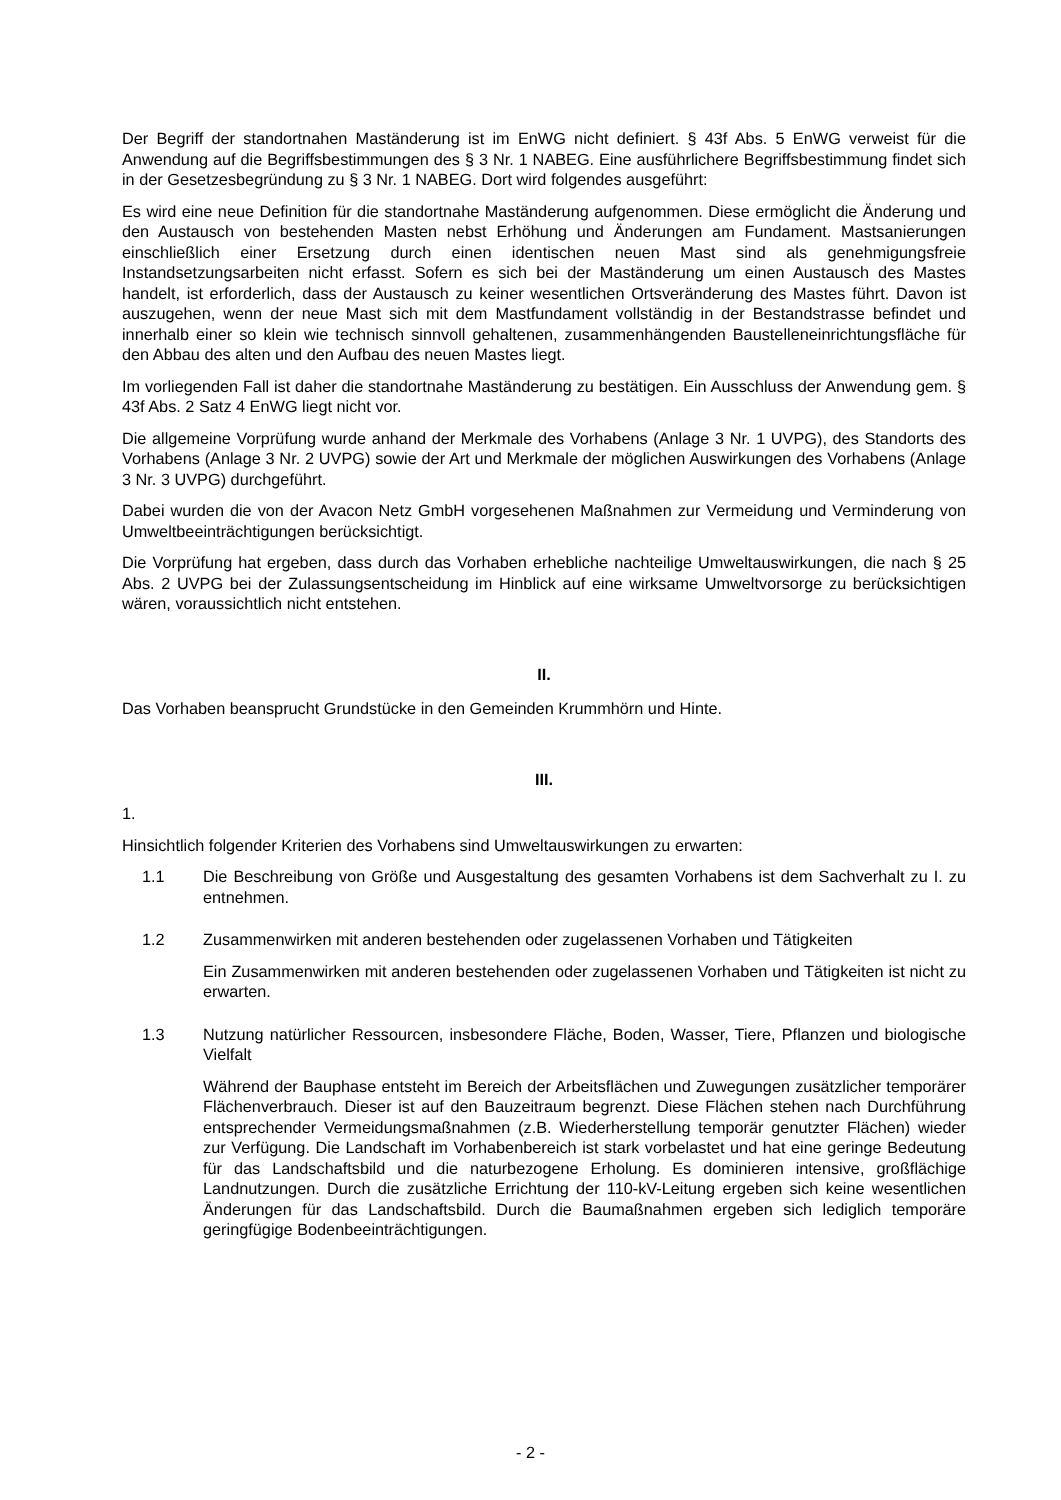Der Begriff der standortnahen Maständerung ist im EnWG nicht definiert. § 43f Abs. 5 EnWG verweist für die Anwendung auf die Begriffsbestimmungen des § 3 Nr. 1 NABEG. Eine ausführlichere Begriffsbestimmung findet sich in der Gesetzesbegründung zu § 3 Nr. 1 NABEG. Dort wird folgendes ausgeführt:
Es wird eine neue Definition für die standortnahe Maständerung aufgenommen. Diese ermöglicht die Änderung und den Austausch von bestehenden Masten nebst Erhöhung und Änderungen am Fundament. Mastsanierungen einschließlich einer Ersetzung durch einen identischen neuen Mast sind als genehmigungsfreie Instandsetzungsarbeiten nicht erfasst. Sofern es sich bei der Maständerung um einen Austausch des Mastes handelt, ist erforderlich, dass der Austausch zu keiner wesentlichen Ortsveränderung des Mastes führt. Davon ist auszugehen, wenn der neue Mast sich mit dem Mastfundament vollständig in der Bestandstrasse befindet und innerhalb einer so klein wie technisch sinnvoll gehaltenen, zusammenhängenden Baustelleneinrichtungsfläche für den Abbau des alten und den Aufbau des neuen Mastes liegt.
Im vorliegenden Fall ist daher die standortnahe Maständerung zu bestätigen. Ein Ausschluss der Anwendung gem. § 43f Abs. 2 Satz 4 EnWG liegt nicht vor.
Die allgemeine Vorprüfung wurde anhand der Merkmale des Vorhabens (Anlage 3 Nr. 1 UVPG), des Standorts des Vorhabens (Anlage 3 Nr. 2 UVPG) sowie der Art und Merkmale der möglichen Auswirkungen des Vorhabens (Anlage 3 Nr. 3 UVPG) durchgeführt.
Dabei wurden die von der Avacon Netz GmbH vorgesehenen Maßnahmen zur Vermeidung und Verminderung von Umweltbeeinträchtigungen berücksichtigt.
Die Vorprüfung hat ergeben, dass durch das Vorhaben erhebliche nachteilige Umweltauswirkungen, die nach § 25 Abs. 2 UVPG bei der Zulassungsentscheidung im Hinblick auf eine wirksame Umweltvorsorge zu berücksichtigen wären, voraussichtlich nicht entstehen.
II.
Das Vorhaben beansprucht Grundstücke in den Gemeinden Krummhörn und Hinte.
III.
1.
Hinsichtlich folgender Kriterien des Vorhabens sind Umweltauswirkungen zu erwarten:
1.1 Die Beschreibung von Größe und Ausgestaltung des gesamten Vorhabens ist dem Sachverhalt zu I. zu entnehmen.
1.2 Zusammenwirken mit anderen bestehenden oder zugelassenen Vorhaben und Tätigkeiten
Ein Zusammenwirken mit anderen bestehenden oder zugelassenen Vorhaben und Tätigkeiten ist nicht zu erwarten.
1.3 Nutzung natürlicher Ressourcen, insbesondere Fläche, Boden, Wasser, Tiere, Pflanzen und biologische Vielfalt
Während der Bauphase entsteht im Bereich der Arbeitsflächen und Zuwegungen zusätzlicher temporärer Flächenverbrauch. Dieser ist auf den Bauzeitraum begrenzt. Diese Flächen stehen nach Durchführung entsprechender Vermeidungsmaßnahmen (z.B. Wiederherstellung temporär genutzter Flächen) wieder zur Verfügung. Die Landschaft im Vorhabenbereich ist stark vorbelastet und hat eine geringe Bedeutung für das Landschaftsbild und die naturbezogene Erholung. Es dominieren intensive, großflächige Landnutzungen. Durch die zusätzliche Errichtung der 110-kV-Leitung ergeben sich keine wesentlichen Änderungen für das Landschaftsbild. Durch die Baumaßnahmen ergeben sich lediglich temporäre geringfügige Bodenbeeinträchtigungen.
- 2 -